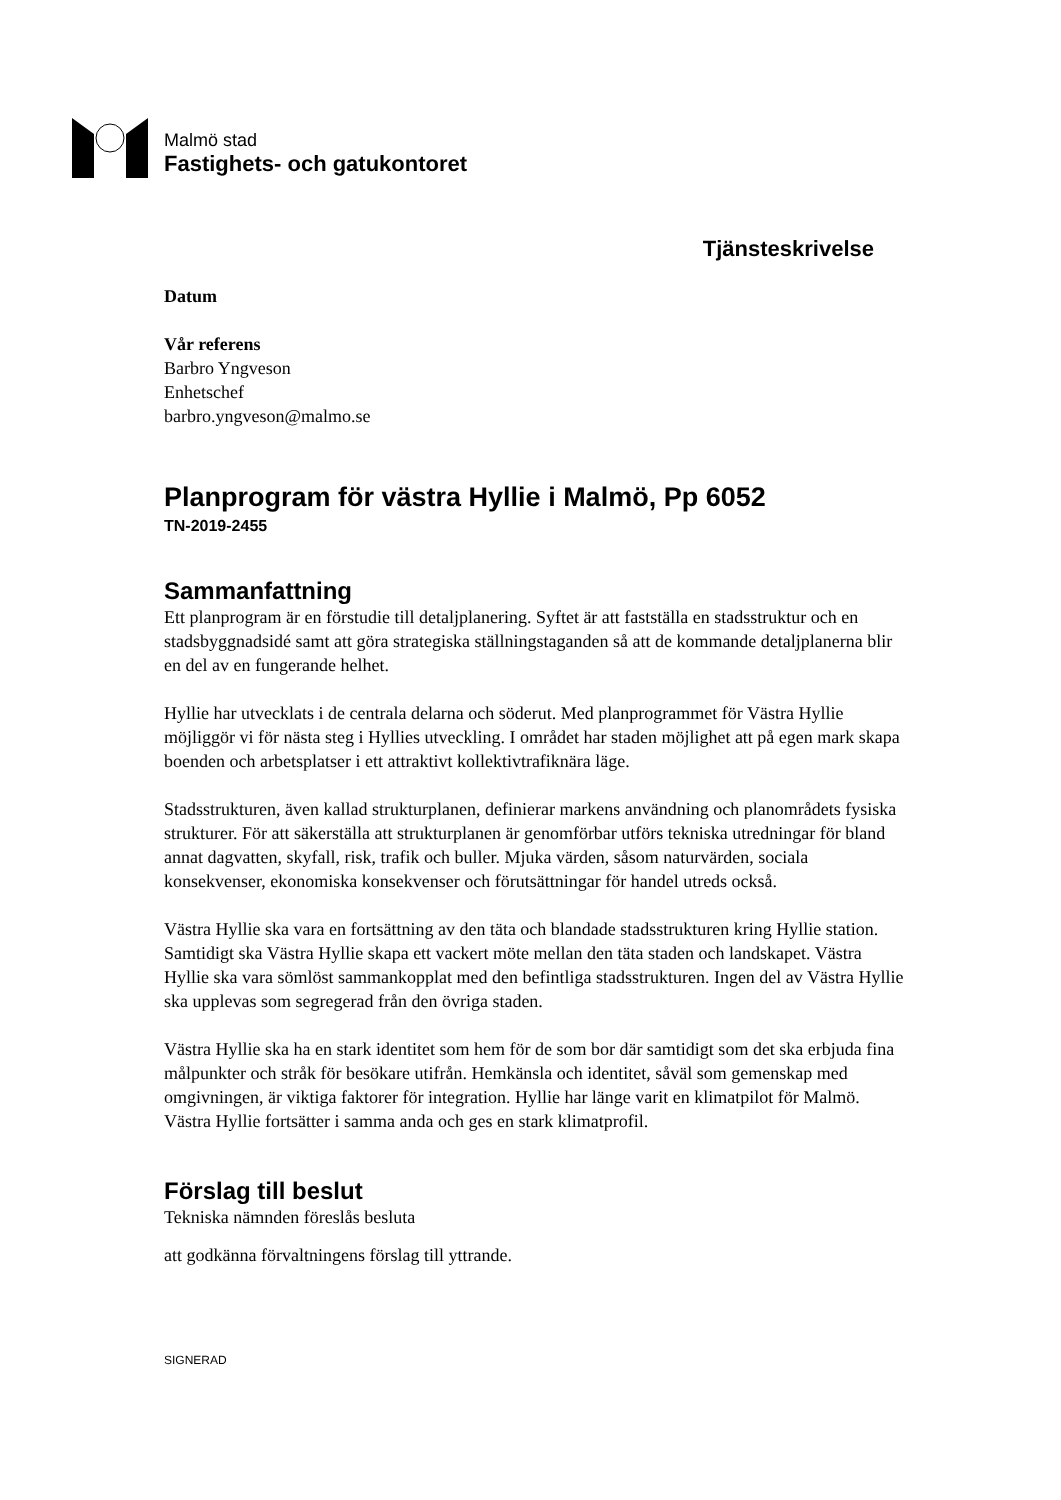Malmö stad
Fastighets- och gatukontoret
Tjänsteskrivelse
Datum
Vår referens
Barbro Yngveson
Enhetschef
barbro.yngveson@malmo.se
Planprogram för västra Hyllie i Malmö, Pp 6052
TN-2019-2455
Sammanfattning
Ett planprogram är en förstudie till detaljplanering. Syftet är att fastställa en stadsstruktur och en stadsbyggnadsidé samt att göra strategiska ställningstaganden så att de kommande detaljplanerna blir en del av en fungerande helhet.
Hyllie har utvecklats i de centrala delarna och söderut. Med planprogrammet för Västra Hyllie möjliggör vi för nästa steg i Hyllies utveckling. I området har staden möjlighet att på egen mark skapa boenden och arbetsplatser i ett attraktivt kollektivtrafiknära läge.
Stadsstrukturen, även kallad strukturplanen, definierar markens användning och planområdets fysiska strukturer. För att säkerställa att strukturplanen är genomförbar utförs tekniska utredningar för bland annat dagvatten, skyfall, risk, trafik och buller. Mjuka värden, såsom naturvärden, sociala konsekvenser, ekonomiska konsekvenser och förutsättningar för handel utreds också.
Västra Hyllie ska vara en fortsättning av den täta och blandade stadsstrukturen kring Hyllie station. Samtidigt ska Västra Hyllie skapa ett vackert möte mellan den täta staden och landskapet. Västra Hyllie ska vara sömlöst sammankopplat med den befintliga stadsstrukturen. Ingen del av Västra Hyllie ska upplevas som segregerad från den övriga staden.
Västra Hyllie ska ha en stark identitet som hem för de som bor där samtidigt som det ska erbjuda fina målpunkter och stråk för besökare utifrån. Hemkänsla och identitet, såväl som gemenskap med omgivningen, är viktiga faktorer för integration. Hyllie har länge varit en klimatpilot för Malmö. Västra Hyllie fortsätter i samma anda och ges en stark klimatprofil.
Förslag till beslut
Tekniska nämnden föreslås besluta
att godkänna förvaltningens förslag till yttrande.
SIGNERAD